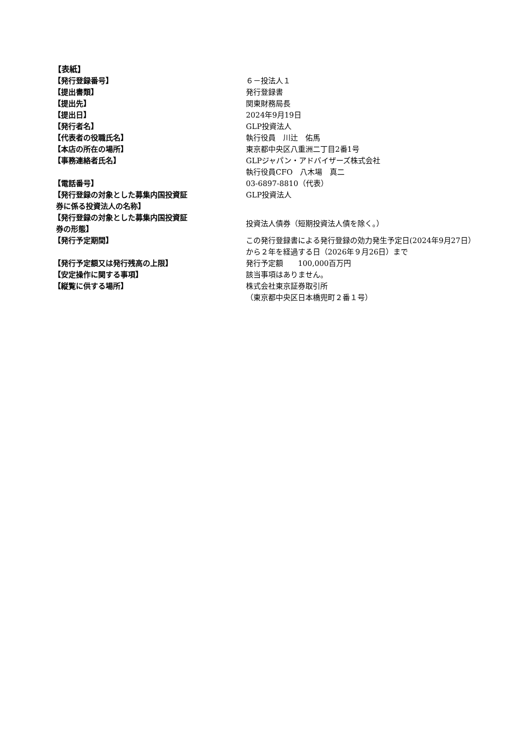【表紙】
| 【発行登録番号】 | ６－投法人１ |
| 【提出書類】 | 発行登録書 |
| 【提出先】 | 関東財務局長 |
| 【提出日】 | 2024年9月19日 |
| 【発行者名】 | GLP投資法人 |
| 【代表者の役職氏名】 | 執行役員 川辻 佑馬 |
| 【本店の所在の場所】 | 東京都中央区八重洲二丁目2番1号 |
| 【事務連絡者氏名】 | GLPジャパン・アドバイザーズ株式会社 執行役員CFO 八木場 真二 |
| 【電話番号】 | 03-6897-8810（代表） |
| 【発行登録の対象とした募集内国投資証 券に係る投資法人の名称】 | GLP投資法人 |
| 【発行登録の対象とした募集内国投資証 券の形態】 | 投資法人債券（短期投資法人債を除く。） |
| 【発行予定期間】 | この発行登録書による発行登録の効力発生予定日(2024年9月27日）から２年を経過する日（2026年９月26日）まで |
| 【発行予定額又は発行残高の上限】 | 発行予定額 100,000百万円 |
| 【安定操作に関する事項】 | 該当事項はありません。 |
| 【縦覧に供する場所】 | 株式会社東京証券取引所 （東京都中央区日本橋兜町２番１号） |